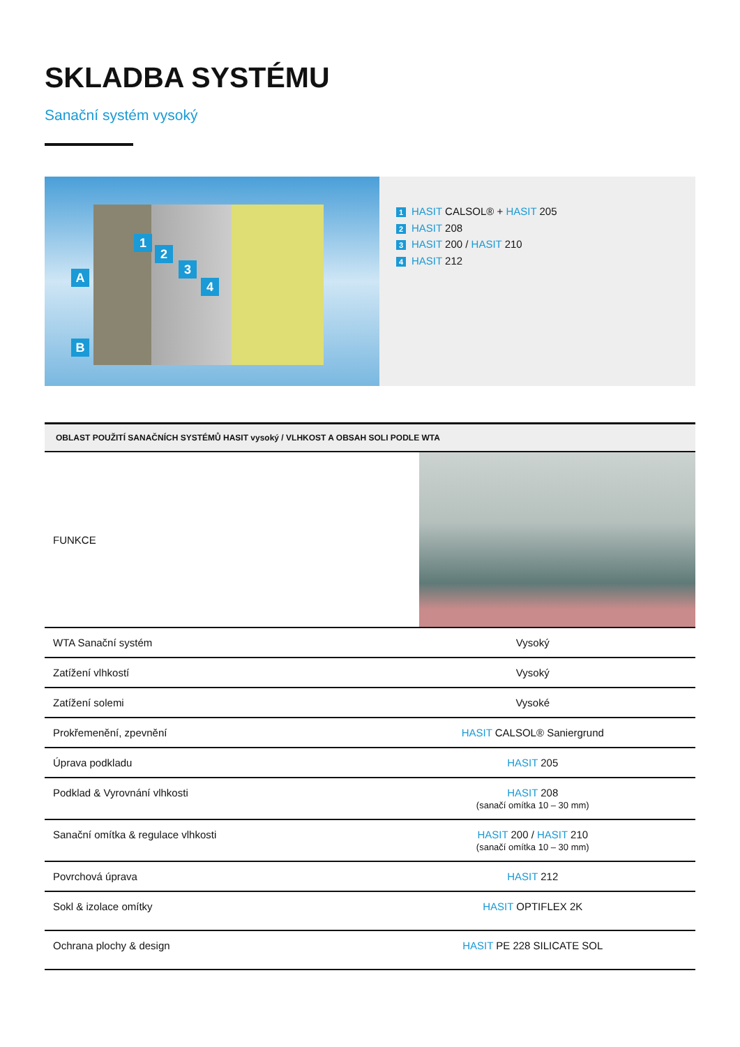SKLADBA SYSTÉMU
Sanační systém vysoký
A
B
1
2
3
4
1 HASIT CALSOL® + HASIT 205
2 HASIT 208
3 HASIT 200 / HASIT 210
4 HASIT 212
| OBLAST POUŽITÍ SANAČNÍCH SYSTÉMŮ HASIT vysoký / VLHKOST A OBSAH SOLI PODLE WTA | |
| --- | --- |
| FUNKCE | |
| WTA Sanační systém | Vysoký |
| Zatížení vlhkostí | Vysoký |
| Zatížení solemi | Vysoké |
| Prokřemenění, zpevnění | HASIT CALSOL® Saniergrund |
| Úprava podkladu | HASIT 205 |
| Podklad & Vyrovnání vlhkosti | HASIT 208 (sanačí omítka 10 – 30 mm) |
| Sanační omítka & regulace vlhkosti | HASIT 200 / HASIT 210 (sanačí omítka 10 – 30 mm) |
| Povrchová úprava | HASIT 212 |
| Sokl & izolace omítky | HASIT OPTIFLEX 2K |
| Ochrana plochy & design | HASIT PE 228 SILICATE SOL |